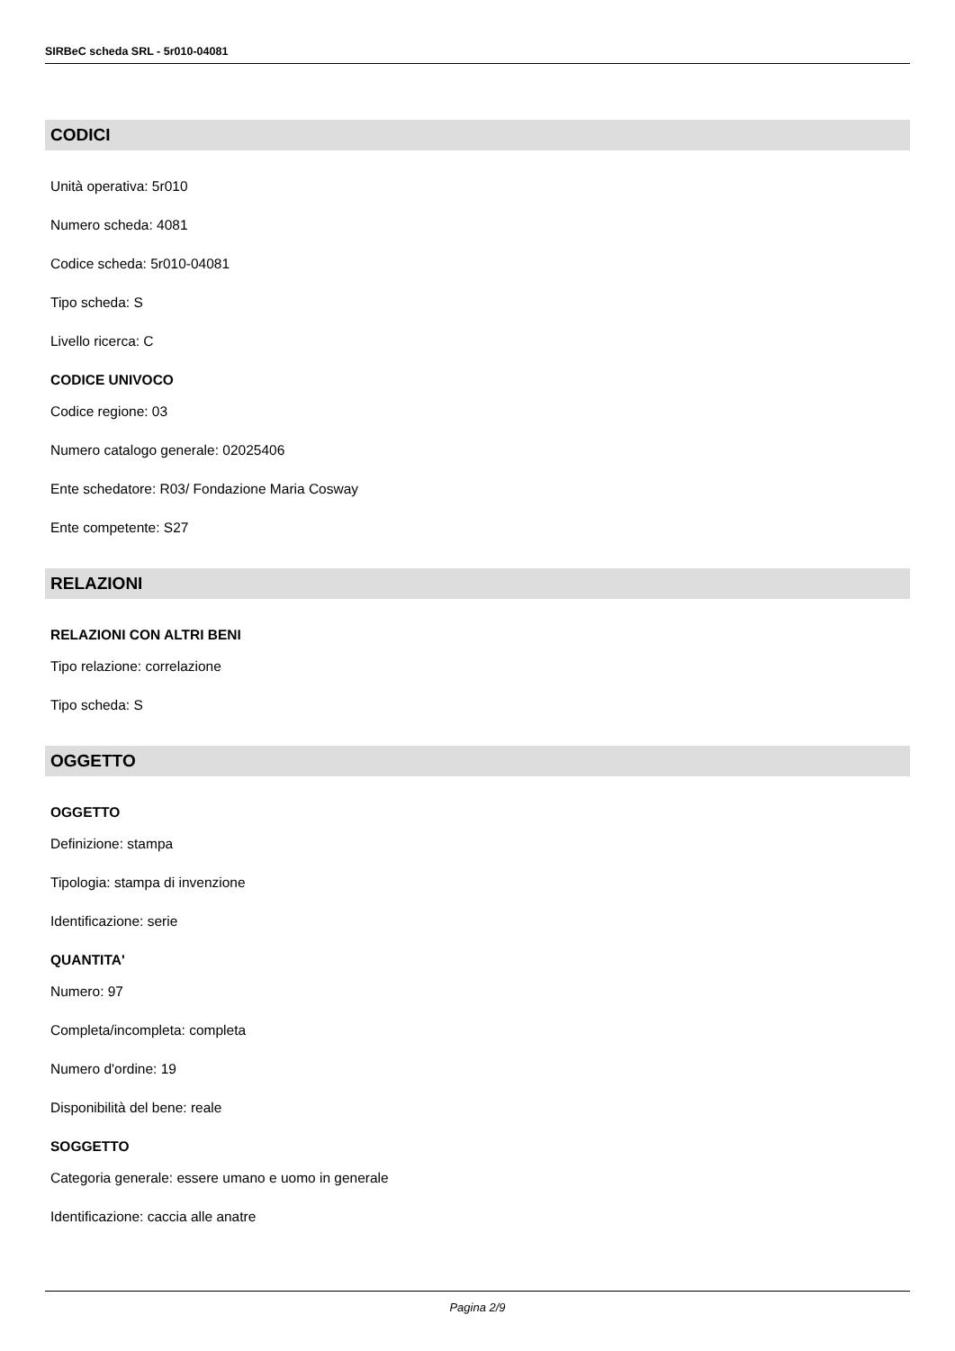SIRBeC scheda SRL - 5r010-04081
CODICI
Unità operativa: 5r010
Numero scheda: 4081
Codice scheda: 5r010-04081
Tipo scheda: S
Livello ricerca: C
CODICE UNIVOCO
Codice regione: 03
Numero catalogo generale: 02025406
Ente schedatore: R03/ Fondazione Maria Cosway
Ente competente: S27
RELAZIONI
RELAZIONI CON ALTRI BENI
Tipo relazione: correlazione
Tipo scheda: S
OGGETTO
OGGETTO
Definizione: stampa
Tipologia: stampa di invenzione
Identificazione: serie
QUANTITA'
Numero: 97
Completa/incompleta: completa
Numero d'ordine: 19
Disponibilità del bene: reale
SOGGETTO
Categoria generale: essere umano e uomo in generale
Identificazione: caccia alle anatre
Pagina 2/9